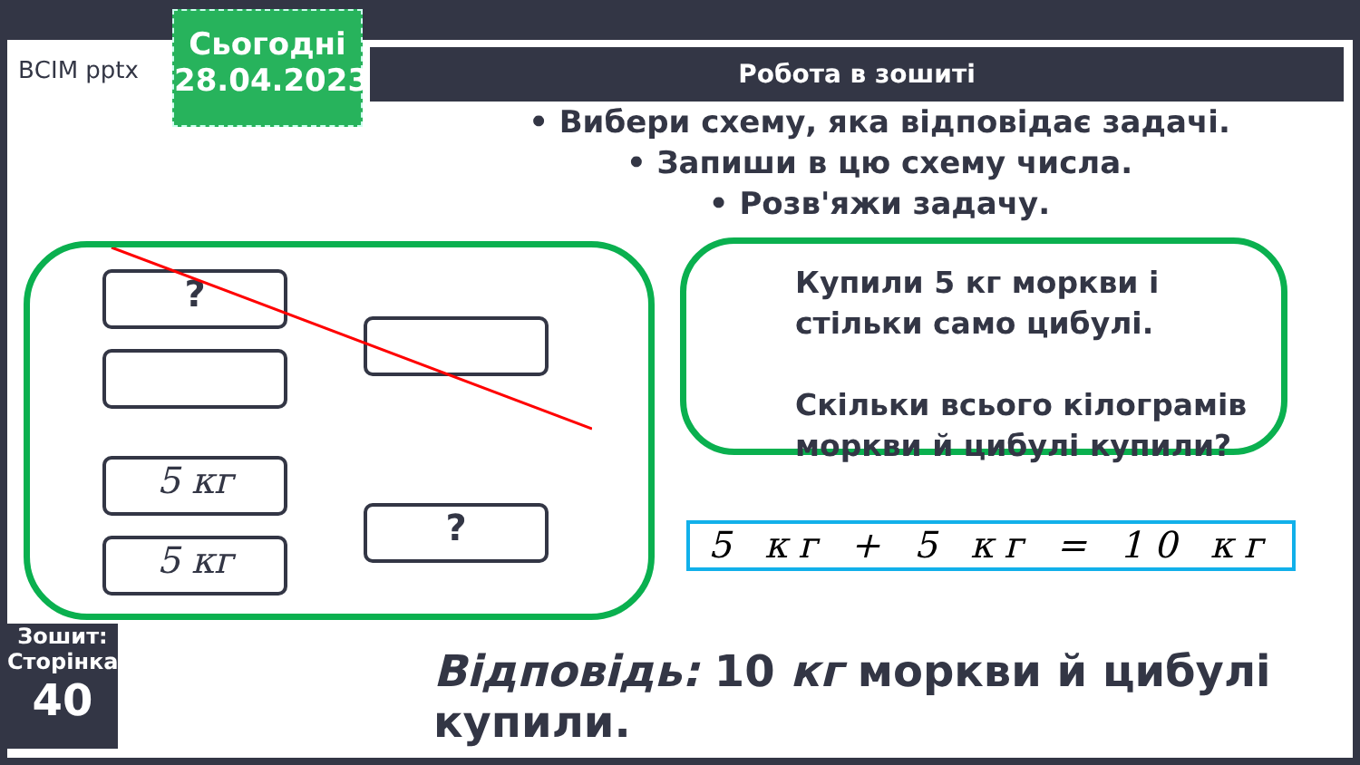ВСІМ pptx
Сьогодні
28.04.2023
Робота в зошиті
• Вибери схему, яка відповідає задачі.
• Запиши в цю схему числа.
• Розв'яжи задачу.
?
5 кг
5 кг
?
Купили 5 кг моркви і стільки само цибулі.
Скільки всього кілограмів моркви й цибулі купили?
5 кг + 5 кг = 10 кг
Зошит:
Сторінка
40
Відповідь: 10 кг моркви й цибулі купили.